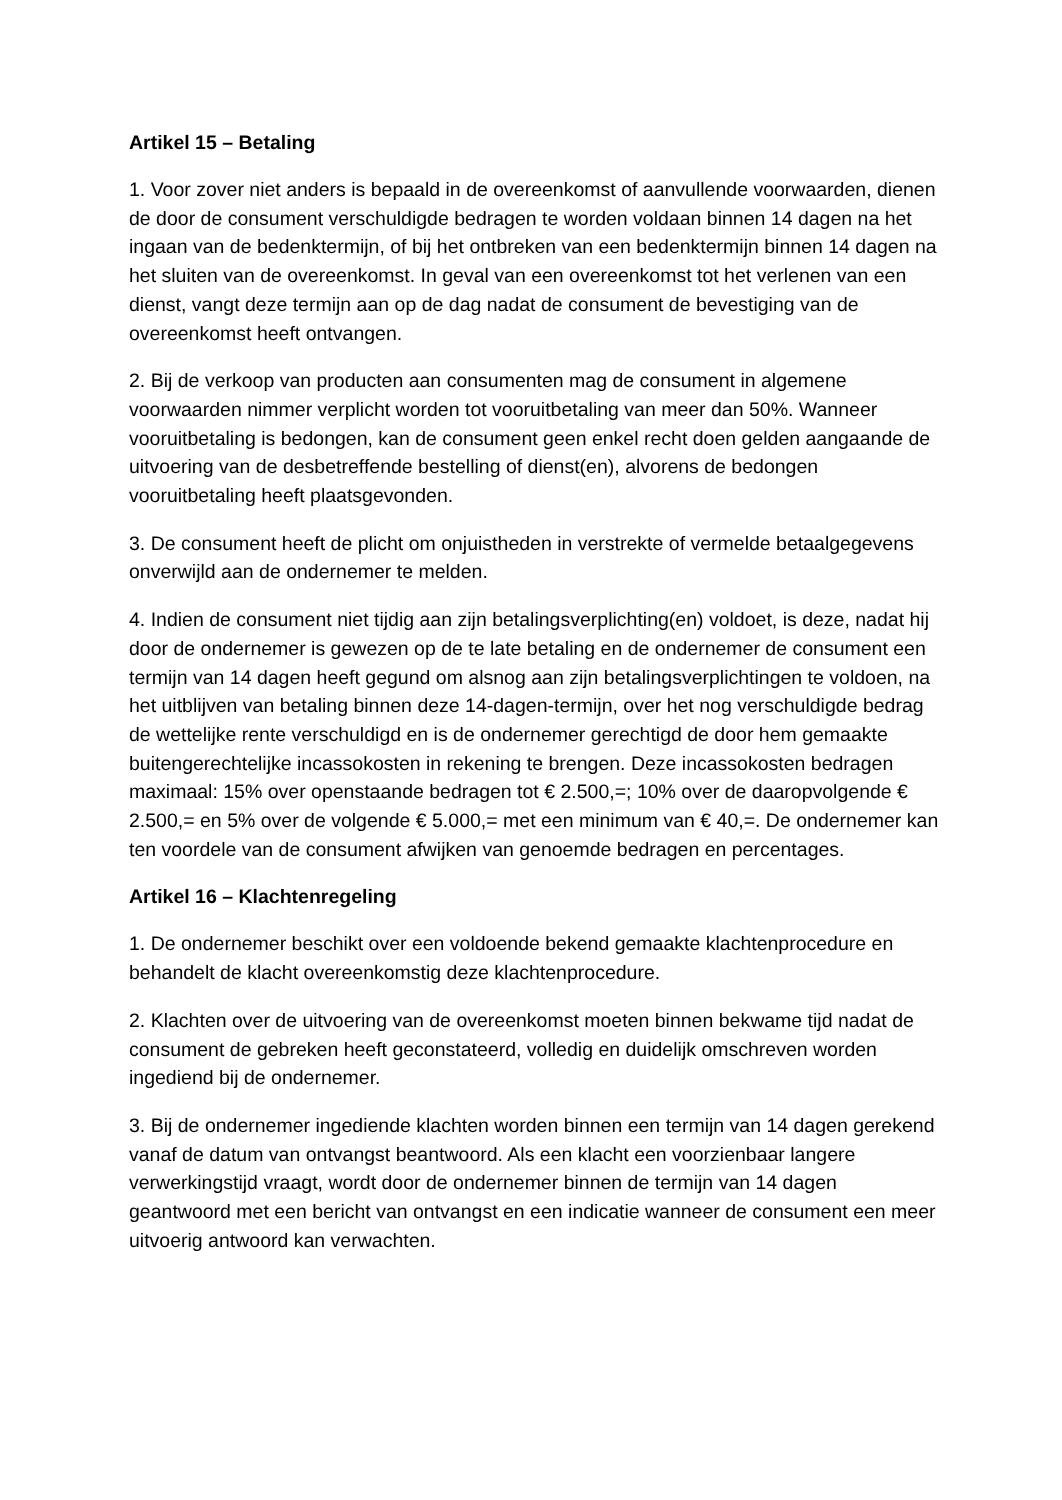Artikel 15 – Betaling
1. Voor zover niet anders is bepaald in de overeenkomst of aanvullende voorwaarden, dienen de door de consument verschuldigde bedragen te worden voldaan binnen 14 dagen na het ingaan van de bedenktermijn, of bij het ontbreken van een bedenktermijn binnen 14 dagen na het sluiten van de overeenkomst. In geval van een overeenkomst tot het verlenen van een dienst, vangt deze termijn aan op de dag nadat de consument de bevestiging van de overeenkomst heeft ontvangen.
2. Bij de verkoop van producten aan consumenten mag de consument in algemene voorwaarden nimmer verplicht worden tot vooruitbetaling van meer dan 50%. Wanneer vooruitbetaling is bedongen, kan de consument geen enkel recht doen gelden aangaande de uitvoering van de desbetreffende bestelling of dienst(en), alvorens de bedongen vooruitbetaling heeft plaatsgevonden.
3. De consument heeft de plicht om onjuistheden in verstrekte of vermelde betaalgegevens onverwijld aan de ondernemer te melden.
4. Indien de consument niet tijdig aan zijn betalingsverplichting(en) voldoet, is deze, nadat hij door de ondernemer is gewezen op de te late betaling en de ondernemer de consument een termijn van 14 dagen heeft gegund om alsnog aan zijn betalingsverplichtingen te voldoen, na het uitblijven van betaling binnen deze 14-dagen-termijn, over het nog verschuldigde bedrag de wettelijke rente verschuldigd en is de ondernemer gerechtigd de door hem gemaakte buitengerechtelijke incassokosten in rekening te brengen. Deze incassokosten bedragen maximaal: 15% over openstaande bedragen tot € 2.500,=; 10% over de daaropvolgende € 2.500,= en 5% over de volgende € 5.000,= met een minimum van € 40,=. De ondernemer kan ten voordele van de consument afwijken van genoemde bedragen en percentages.
Artikel 16 – Klachtenregeling
1. De ondernemer beschikt over een voldoende bekend gemaakte klachtenprocedure en behandelt de klacht overeenkomstig deze klachtenprocedure.
2. Klachten over de uitvoering van de overeenkomst moeten binnen bekwame tijd nadat de consument de gebreken heeft geconstateerd, volledig en duidelijk omschreven worden ingediend bij de ondernemer.
3. Bij de ondernemer ingediende klachten worden binnen een termijn van 14 dagen gerekend vanaf de datum van ontvangst beantwoord. Als een klacht een voorzienbaar langere verwerkingstijd vraagt, wordt door de ondernemer binnen de termijn van 14 dagen geantwoord met een bericht van ontvangst en een indicatie wanneer de consument een meer uitvoerig antwoord kan verwachten.